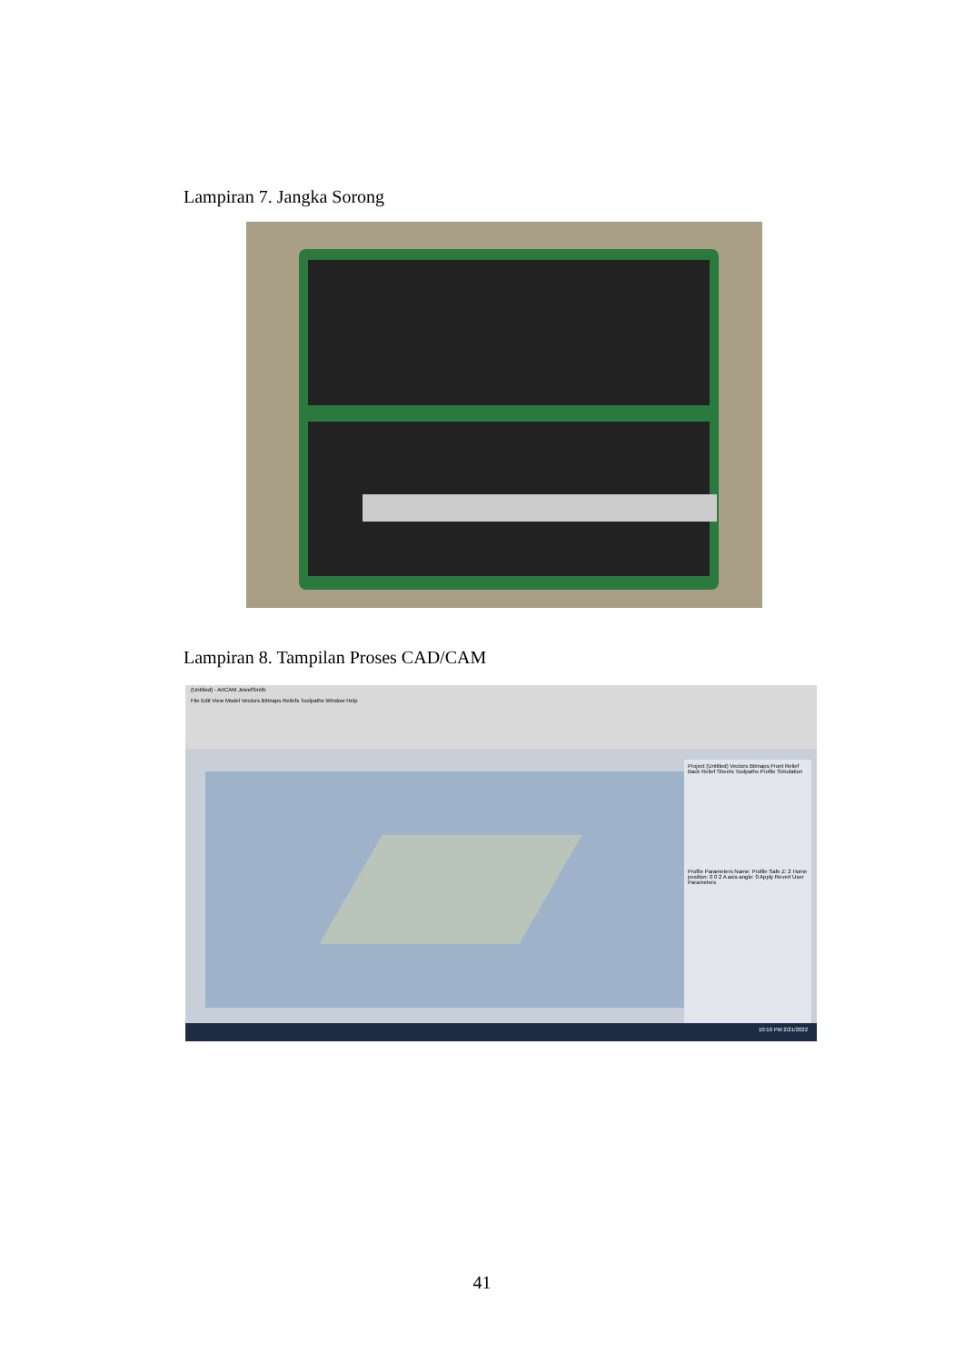Lampiran 7. Jangka Sorong
Lampiran 8. Tampilan Proses CAD/CAM
(Untitled) - ArtCAM JewelSmith
File Edit View Model Vectors Bitmaps Reliefs Toolpaths Window Help
Project (Untitled) Vectors Bitmaps Front Relief Back Relief Sheets Toolpaths Profile Simulation
Profile Parameters Name: Profile Safe Z: 2 Home position: 0 0 2 A axis angle: 0 Apply Revert User Parameters
10:10 PM 2/21/2022
41